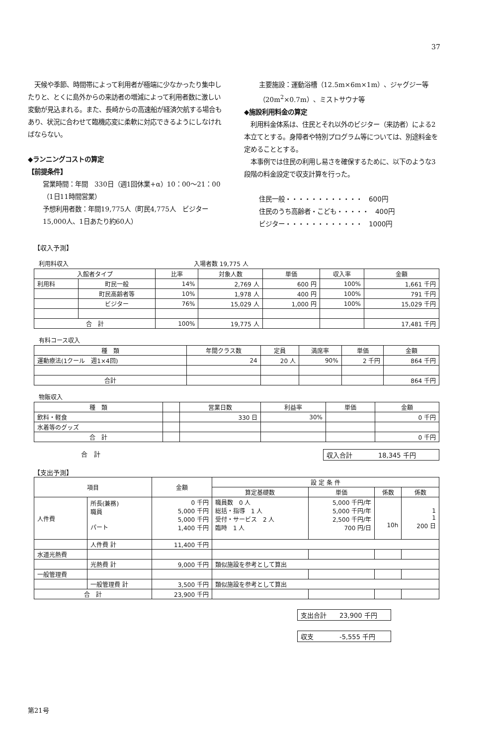37
　天候や季節、時間帯によって利用者が極端に少なかったり集中したりと、とくに島外からの来訪者の増減によって利用者数に激しい変動が見込まれる。また、長崎からの高速船が経済欠航する場合もあり、状況に合わせて臨機応変に柔軟に対応できるようにしなければならない。
◆ランニングコストの算定
【前提条件】
営業時間：年間　330日（週1回休業+α）10：00〜21：00（1日11時間営業）
予想利用者数：年間19,775人（町民4,775人　ビジター15,000人、1日あたり約60人）
主要施設：運動浴槽（12.5m×6m×1m）、ジャグジー等（20m<sup>2</sup>×0.7m）、ミストサウナ等
◆施設利用料金の算定
　利用料金体系は、住民とそれ以外のビジター（来訪者）による2本立てとする。身障者や特別プログラム等については、別途料金を定めることとする。
　本事例では住民の利用し易さを確保するために、以下のような3段階の料金設定で収支計算を行った。
住民一般・・・・・・・・・・・・　600円
住民のうち高齢者・こども・・・・・　400円
ビジター・・・・・・・・・・・・　1000円
【収入予測】
利用料収入　　　　　　　　　　　　　　　　　　　　　入場者数 19,775 人
| 入館者タイプ | | 比率 | 対象人数 | 単価 | 収入率 | 金額 |
| --- | --- | --- | --- | --- | --- | --- |
| 利用料 | 町民一般 | 14% | 2,769 人 | 600 円 | 100% | 1,661 千円 |
| | 町民高齢者等 | 10% | 1,978 人 | 400 円 | 100% | 791 千円 |
| | ビジター | 76% | 15,029 人 | 1,000 円 | 100% | 15,029 千円 |
| 合 計 | | 100% | 19,775 人 | | | 17,481 千円 |
有料コース収入
| 種 類 | 年間クラス数 | 定員 | 満席率 | 単価 | 金額 |
| --- | --- | --- | --- | --- | --- |
| 運動療法(1クール 週1×4回) | 24 | 20 人 | 90% | 2 千円 | 864 千円 |
| 合計 | | | | | 864 千円 |
物販収入
| 種 類 | | 営業日数 | 利益率 | 単価 | 金額 |
| --- | --- | --- | --- | --- | --- |
| 飲料・軽食 | | 330 日 | 30% | | 0 千円 |
| 水着等のグッズ | | | | | |
| 合 計 | | | | | 0 千円 |
合　計 収入合計　　　　18,345 千円
【支出予測】
| 項目 | | 金額 | 設 定 条 件 | | | |
| --- | --- | --- | --- | --- | --- | --- |
| | | | 算定基礎数 | 単価 | 係数 | 係数 |
| 人件費 | 所長(兼務) 職員 パート | 0 千円 5,000 千円 5,000 千円 1,400 千円 | 職員数 0 人 総括・指導 1 人 受付・サービス 2 人 臨時 1 人 | 5,000 千円/年 5,000 千円/年 2,500 千円/年 700 円/日 | 10h | 1 1 200 日 |
| | 人件費 計 | 11,400 千円 | | | | |
| 水道光熱費 | | | | | | |
| | 光熱費 計 | 9,000 千円 | 類似施設を参考として算出 | | | |
| 一般管理費 | | | | | | |
| | 一般管理費 計 | 3,500 千円 | 類似施設を参考として算出 | | | |
| 合 計 | | 23,900 千円 | | | | |
支出合計　　23,900 千円
収支　　　　-5,555 千円
第21号